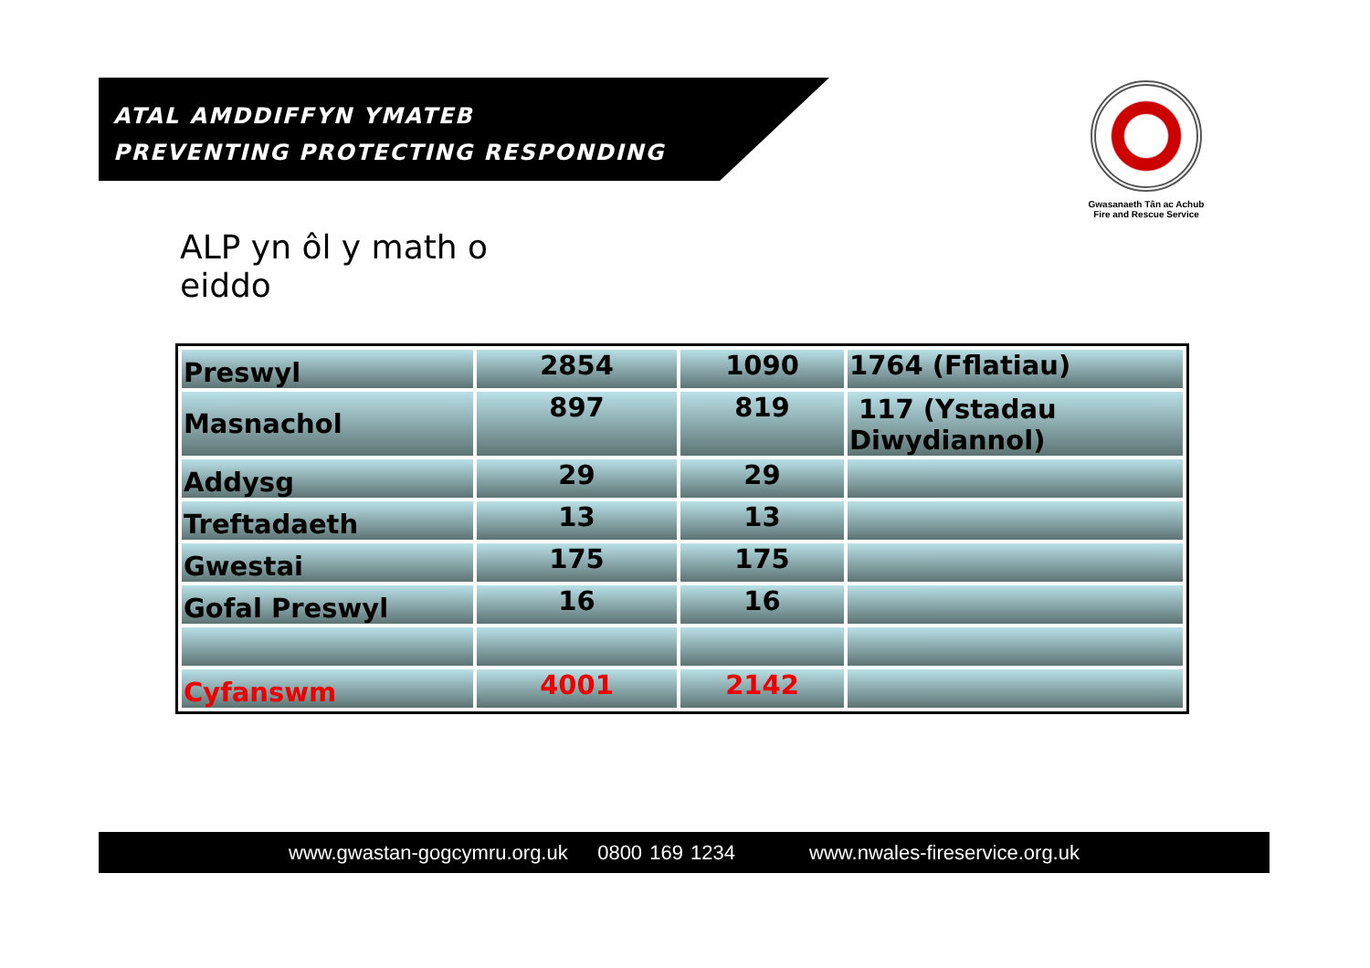ATAL AMDDIFFYN YMATEB
PREVENTING PROTECTING RESPONDING
Gwasanaeth Tân ac Achub
Fire and Rescue Service
ALP yn ôl y math o
eiddo
| Preswyl | 2854 | 1090 | 1764 (Fflatiau) |
| Masnachol | 897 | 819 | 117 (Ystadau Diwydiannol) |
| Addysg | 29 | 29 | |
| Treftadaeth | 13 | 13 | |
| Gwestai | 175 | 175 | |
| Gofal Preswyl | 16 | 16 | |
| Cyfanswm | 4001 | 2142 | |
www.gwastan-gogcymru.org.uk 0800 169 1234 www.nwales-fireservice.org.uk